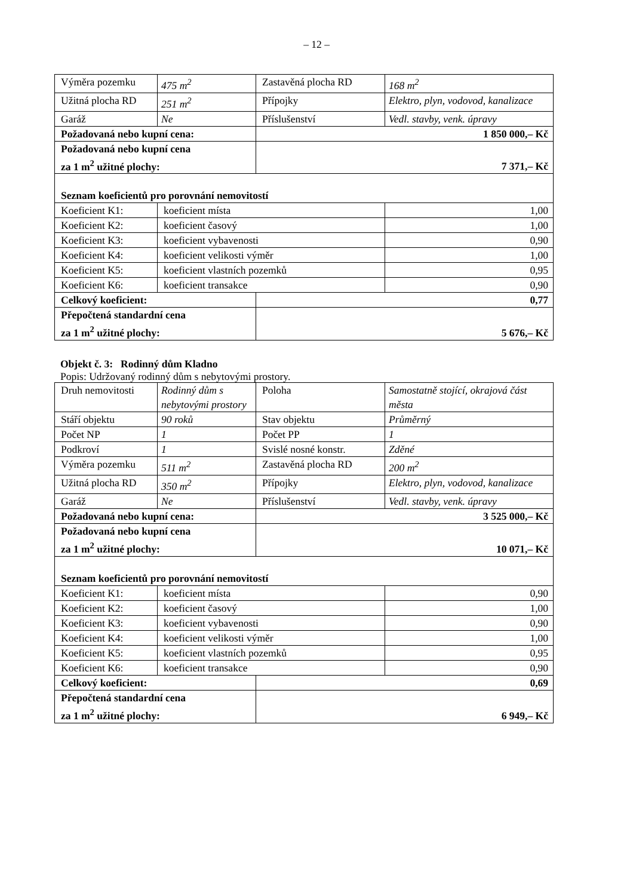– 12 –
| Výměra pozemku | 475 m<sup>2</sup> | Zastavěná plocha RD | 168 m<sup>2</sup> |
| Užitná plocha RD | 251 m<sup>2</sup> | Přípojky | Elektro, plyn, vodovod, kanalizace |
| Garáž | Ne | Příslušenství | Vedl. stavby, venk. úpravy |
| Požadovaná nebo kupní cena: | | 1 850 000,– Kč | |
| Požadovaná nebo kupní cena za 1 m<sup>2</sup> užitné plochy: | | 7 371,– Kč | |
| Seznam koeficientů pro porovnání nemovitostí | | | |
| Koeficient K1: | koeficient místa | | 1,00 |
| Koeficient K2: | koeficient časový | | 1,00 |
| Koeficient K3: | koeficient vybavenosti | | 0,90 |
| Koeficient K4: | koeficient velikosti výměr | | 1,00 |
| Koeficient K5: | koeficient vlastních pozemků | | 0,95 |
| Koeficient K6: | koeficient transakce | | 0,90 |
| Celkový koeficient: | | 0,77 | |
| Přepočtená standardní cena za 1 m<sup>2</sup> užitné plochy: | | 5 676,– Kč | |
Objekt č. 3: Rodinný dům Kladno
Popis: Udržovaný rodinný dům s nebytovými prostory.
| Druh nemovitosti | Rodinný dům s nebytovými prostory | Poloha | Samostatně stojící, okrajová část města |
| Stáří objektu | 90 roků | Stav objektu | Průměrný |
| Počet NP | 1 | Počet PP | 1 |
| Podkroví | 1 | Svislé nosné konstr. | Zděné |
| Výměra pozemku | 511 m<sup>2</sup> | Zastavěná plocha RD | 200 m<sup>2</sup> |
| Užitná plocha RD | 350 m<sup>2</sup> | Přípojky | Elektro, plyn, vodovod, kanalizace |
| Garáž | Ne | Příslušenství | Vedl. stavby, venk. úpravy |
| Požadovaná nebo kupní cena: | | 3 525 000,– Kč | |
| Požadovaná nebo kupní cena za 1 m<sup>2</sup> užitné plochy: | | 10 071,– Kč | |
| Seznam koeficientů pro porovnání nemovitostí | | | |
| Koeficient K1: | koeficient místa | | 0,90 |
| Koeficient K2: | koeficient časový | | 1,00 |
| Koeficient K3: | koeficient vybavenosti | | 0,90 |
| Koeficient K4: | koeficient velikosti výměr | | 1,00 |
| Koeficient K5: | koeficient vlastních pozemků | | 0,95 |
| Koeficient K6: | koeficient transakce | | 0,90 |
| Celkový koeficient: | | 0,69 | |
| Přepočtená standardní cena za 1 m<sup>2</sup> užitné plochy: | | 6 949,– Kč | |